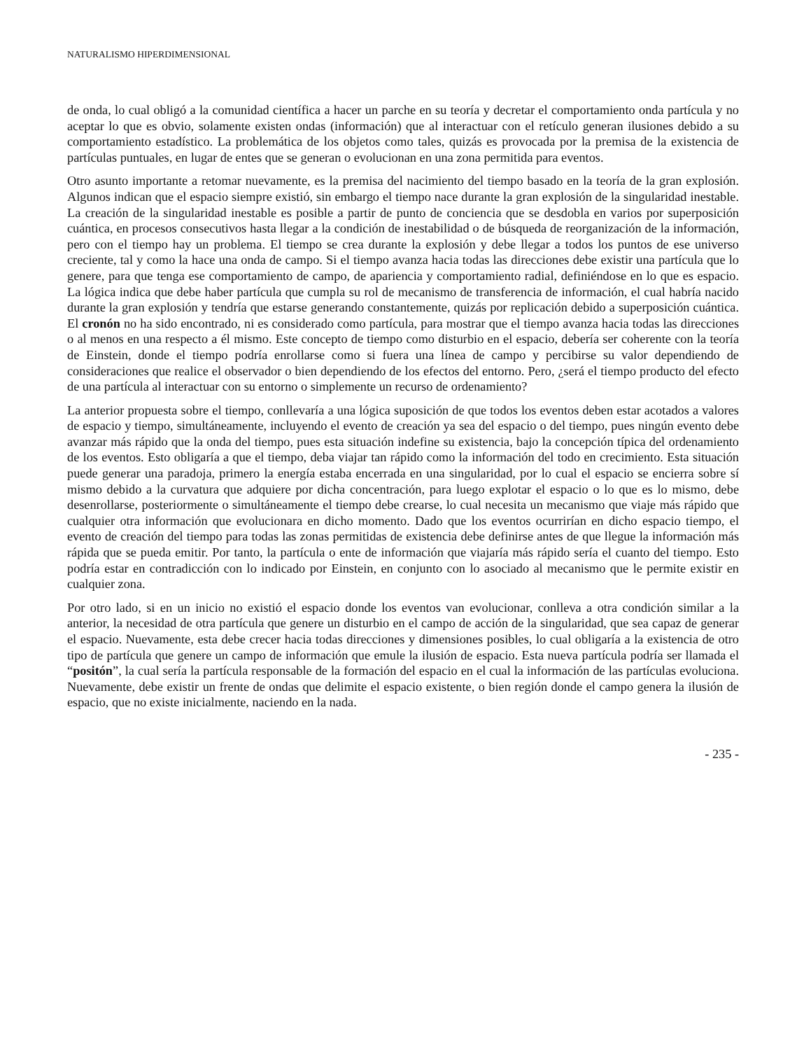NATURALISMO HIPERDIMENSIONAL
de onda, lo cual obligó a la comunidad científica a hacer un parche en su teoría y decretar el comportamiento onda partícula y no aceptar lo que es obvio, solamente existen ondas (información) que al interactuar con el retículo generan ilusiones debido a su comportamiento estadístico. La problemática de los objetos como tales, quizás es provocada por la premisa de la existencia de partículas puntuales, en lugar de entes que se generan o evolucionan en una zona permitida para eventos.
Otro asunto importante a retomar nuevamente, es la premisa del nacimiento del tiempo basado en la teoría de la gran explosión. Algunos indican que el espacio siempre existió, sin embargo el tiempo nace durante la gran explosión de la singularidad inestable. La creación de la singularidad inestable es posible a partir de punto de conciencia que se desdobla en varios por superposición cuántica, en procesos consecutivos hasta llegar a la condición de inestabilidad o de búsqueda de reorganización de la información, pero con el tiempo hay un problema. El tiempo se crea durante la explosión y debe llegar a todos los puntos de ese universo creciente, tal y como la hace una onda de campo. Si el tiempo avanza hacia todas las direcciones debe existir una partícula que lo genere, para que tenga ese comportamiento de campo, de apariencia y comportamiento radial, definiéndose en lo que es espacio. La lógica indica que debe haber partícula que cumpla su rol de mecanismo de transferencia de información, el cual habría nacido durante la gran explosión y tendría que estarse generando constantemente, quizás por replicación debido a superposición cuántica. El cronón no ha sido encontrado, ni es considerado como partícula, para mostrar que el tiempo avanza hacia todas las direcciones o al menos en una respecto a él mismo. Este concepto de tiempo como disturbio en el espacio, debería ser coherente con la teoría de Einstein, donde el tiempo podría enrollarse como si fuera una línea de campo y percibirse su valor dependiendo de consideraciones que realice el observador o bien dependiendo de los efectos del entorno. Pero, ¿será el tiempo producto del efecto de una partícula al interactuar con su entorno o simplemente un recurso de ordenamiento?
La anterior propuesta sobre el tiempo, conllevaría a una lógica suposición de que todos los eventos deben estar acotados a valores de espacio y tiempo, simultáneamente, incluyendo el evento de creación ya sea del espacio o del tiempo, pues ningún evento debe avanzar más rápido que la onda del tiempo, pues esta situación indefine su existencia, bajo la concepción típica del ordenamiento de los eventos. Esto obligaría a que el tiempo, deba viajar tan rápido como la información del todo en crecimiento. Esta situación puede generar una paradoja, primero la energía estaba encerrada en una singularidad, por lo cual el espacio se encierra sobre sí mismo debido a la curvatura que adquiere por dicha concentración, para luego explotar el espacio o lo que es lo mismo, debe desenrollarse, posteriormente o simultáneamente el tiempo debe crearse, lo cual necesita un mecanismo que viaje más rápido que cualquier otra información que evolucionara en dicho momento. Dado que los eventos ocurrirían en dicho espacio tiempo, el evento de creación del tiempo para todas las zonas permitidas de existencia debe definirse antes de que llegue la información más rápida que se pueda emitir. Por tanto, la partícula o ente de información que viajaría más rápido sería el cuanto del tiempo. Esto podría estar en contradicción con lo indicado por Einstein, en conjunto con lo asociado al mecanismo que le permite existir en cualquier zona.
Por otro lado, si en un inicio no existió el espacio donde los eventos van evolucionar, conlleva a otra condición similar a la anterior, la necesidad de otra partícula que genere un disturbio en el campo de acción de la singularidad, que sea capaz de generar el espacio. Nuevamente, esta debe crecer hacia todas direcciones y dimensiones posibles, lo cual obligaría a la existencia de otro tipo de partícula que genere un campo de información que emule la ilusión de espacio. Esta nueva partícula podría ser llamada el “positón”, la cual sería la partícula responsable de la formación del espacio en el cual la información de las partículas evoluciona. Nuevamente, debe existir un frente de ondas que delimite el espacio existente, o bien región donde el campo genera la ilusión de espacio, que no existe inicialmente, naciendo en la nada.
- 235 -